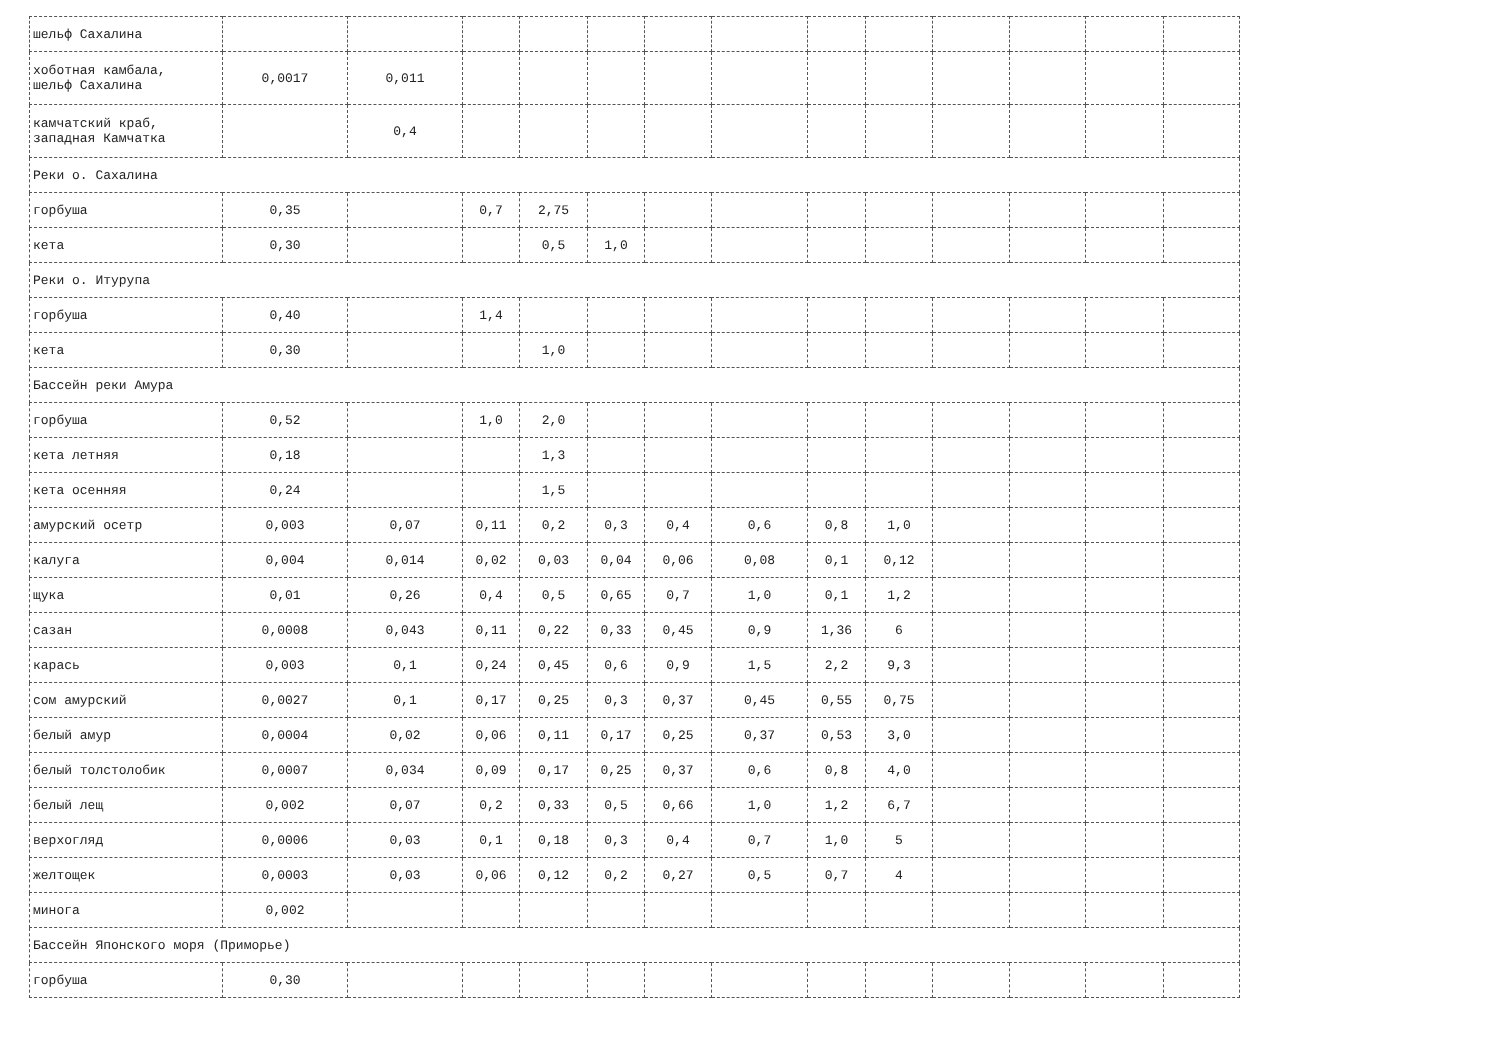| шельф Сахалина | | | | | | | | | | | | | |
| хоботная камбала, шельф Сахалина | 0,0017 | 0,011 | | | | | | | | | | | |
| камчатский краб, западная Камчатка | | 0,4 | | | | | | | | | | | |
| Реки о. Сахалина | | | | | | | | | | | | | |
| горбуша | 0,35 | | 0,7 | 2,75 | | | | | | | | | |
| кета | 0,30 | | | 0,5 | 1,0 | | | | | | | | |
| Реки о. Итурупа | | | | | | | | | | | | | |
| горбуша | 0,40 | | 1,4 | | | | | | | | | | |
| кета | 0,30 | | | 1,0 | | | | | | | | | |
| Бассейн реки Амура | | | | | | | | | | | | | |
| горбуша | 0,52 | | 1,0 | 2,0 | | | | | | | | | |
| кета летняя | 0,18 | | | 1,3 | | | | | | | | | |
| кета осенняя | 0,24 | | | 1,5 | | | | | | | | | |
| амурский осетр | 0,003 | 0,07 | 0,11 | 0,2 | 0,3 | 0,4 | 0,6 | 0,8 | 1,0 | | | | |
| калуга | 0,004 | 0,014 | 0,02 | 0,03 | 0,04 | 0,06 | 0,08 | 0,1 | 0,12 | | | | |
| щука | 0,01 | 0,26 | 0,4 | 0,5 | 0,65 | 0,7 | 1,0 | 0,1 | 1,2 | | | | |
| сазан | 0,0008 | 0,043 | 0,11 | 0,22 | 0,33 | 0,45 | 0,9 | 1,36 | 6 | | | | |
| карась | 0,003 | 0,1 | 0,24 | 0,45 | 0,6 | 0,9 | 1,5 | 2,2 | 9,3 | | | | |
| сом амурский | 0,0027 | 0,1 | 0,17 | 0,25 | 0,3 | 0,37 | 0,45 | 0,55 | 0,75 | | | | |
| белый амур | 0,0004 | 0,02 | 0,06 | 0,11 | 0,17 | 0,25 | 0,37 | 0,53 | 3,0 | | | | |
| белый толстолобик | 0,0007 | 0,034 | 0,09 | 0,17 | 0,25 | 0,37 | 0,6 | 0,8 | 4,0 | | | | |
| белый лещ | 0,002 | 0,07 | 0,2 | 0,33 | 0,5 | 0,66 | 1,0 | 1,2 | 6,7 | | | | |
| верхогляд | 0,0006 | 0,03 | 0,1 | 0,18 | 0,3 | 0,4 | 0,7 | 1,0 | 5 | | | | |
| желтощек | 0,0003 | 0,03 | 0,06 | 0,12 | 0,2 | 0,27 | 0,5 | 0,7 | 4 | | | | |
| минога | 0,002 | | | | | | | | | | | | |
| Бассейн Японского моря (Приморье) | | | | | | | | | | | | | |
| горбуша | 0,30 | | | | | | | | | | | | |